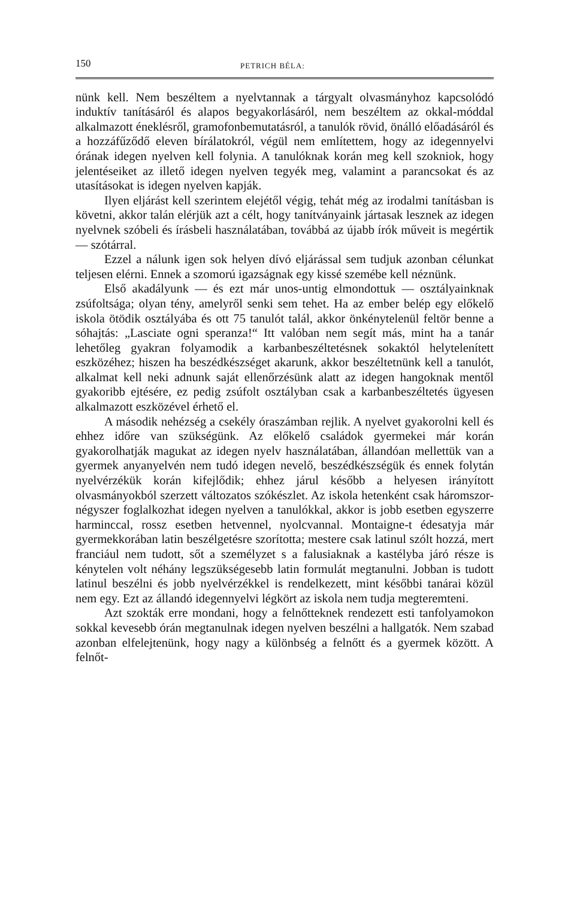150 PETRICH BÉLA:
nünk kell. Nem beszéltem a nyelvtannak a tárgyalt olvasmányhoz kapcsolódó induktív tanításáról és alapos begyakorlásáról, nem beszéltem az okkal-móddal alkalmazott éneklésről, gramofonbemutatásról, a tanulók rövid, önálló előadásáról és a hozzáfűződő eleven bírálatokról, végül nem említettem, hogy az idegennyelvi órának idegen nyelven kell folynia. A tanulóknak korán meg kell szokniok, hogy jelentéseiket az illető idegen nyelven tegyék meg, valamint a parancsokat és az utasításokat is idegen nyelven kapják.
Ilyen eljárást kell szerintem elejétől végig, tehát még az irodalmi tanításban is követni, akkor talán elérjük azt a célt, hogy tanítványaink jártasak lesznek az idegen nyelvnek szóbeli és írásbeli használatában, továbbá az újabb írók műveit is megértik — szótárral.
Ezzel a nálunk igen sok helyen dívó eljárással sem tudjuk azonban célunkat teljesen elérni. Ennek a szomorú igazságnak egy kissé szemébe kell néznünk.
Első akadályunk — és ezt már unos-untig elmondottuk — osztályainknak zsúfoltsága; olyan tény, amelyről senki sem tehet. Ha az ember belép egy előkelő iskola ötödik osztályába és ott 75 tanulót talál, akkor önkénytelenül feltör benne a sóhajtás: „Lasciate ogni speranza!“ Itt valóban nem segít más, mint ha a tanár lehetőleg gyakran folyamodik a karbanbeszéltetésnek sokaktól helytelenített eszközéhez; hiszen ha beszédkészséget akarunk, akkor beszéltetnünk kell a tanulót, alkalmat kell neki adnunk saját ellenőrzésünk alatt az idegen hangoknak mentől gyakoribb ejtésére, ez pedig zsúfolt osztályban csak a karbanbeszéltetés ügyesen alkalmazott eszközével érhető el.
A második nehézség a csekély óraszámban rejlik. A nyelvet gyakorolni kell és ehhez időre van szükségünk. Az előkelő családok gyermekei már korán gyakorolhatják magukat az idegen nyelv használatában, állandóan mellettük van a gyermek anyanyelvén nem tudó idegen nevelő, beszédkészségük és ennek folytán nyelvérzékük korán kifejlődik; ehhez járul később a helyesen irányított olvasmányokból szerzett változatos szókészlet. Az iskola hetenként csak háromszor-négyszer foglalkozhat idegen nyelven a tanulókkal, akkor is jobb esetben egyszerre harminccal, rossz esetben hetvennel, nyolcvannal. Montaigne-t édesatyja már gyermekkorában latin beszélgetésre szorította; mestere csak latinul szólt hozzá, mert franciául nem tudott, sőt a személyzet s a falusiaknak a kastélyba járó része is kénytelen volt néhány legszükségesebb latin formulát megtanulni. Jobban is tudott latinul beszélni és jobb nyelvérzékkel is rendelkezett, mint későbbi tanárai közül nem egy. Ezt az állandó idegennyelvi légkört az iskola nem tudja megteremteni.
Azt szokták erre mondani, hogy a felnőtteknek rendezett esti tanfolyamokon sokkal kevesebb órán megtanulnak idegen nyelven beszélni a hallgatók. Nem szabad azonban elfelejtenünk, hogy nagy a különbség a felnőtt és a gyermek között. A felnőt-